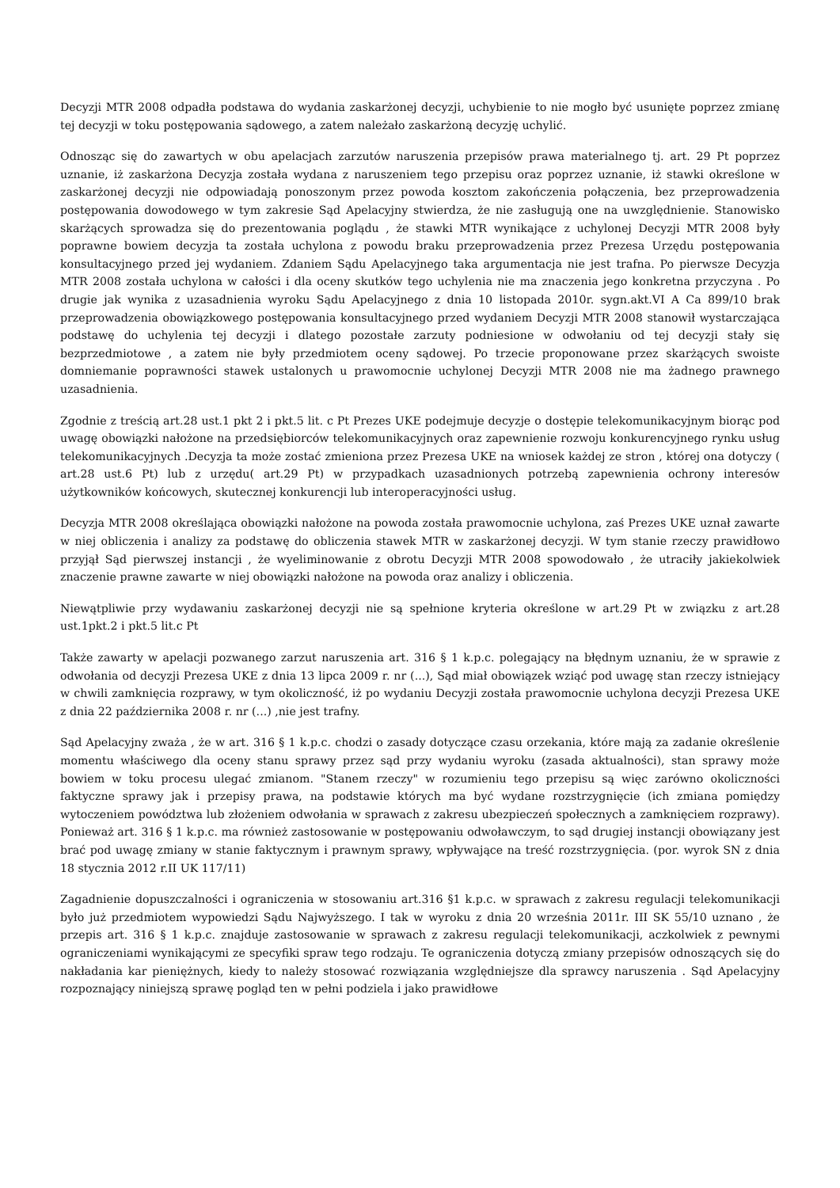Decyzji MTR 2008 odpadła podstawa do wydania zaskarżonej decyzji, uchybienie to nie mogło być usunięte poprzez zmianę tej decyzji w toku postępowania sądowego, a zatem należało zaskarżoną decyzję uchylić.
Odnosząc się do zawartych w obu apelacjach zarzutów naruszenia przepisów prawa materialnego tj. art. 29 Pt poprzez uznanie, iż zaskarżona Decyzja została wydana z naruszeniem tego przepisu oraz poprzez uznanie, iż stawki określone w zaskarżonej decyzji nie odpowiadają ponoszonym przez powoda kosztom zakończenia połączenia, bez przeprowadzenia postępowania dowodowego w tym zakresie Sąd Apelacyjny stwierdza, że nie zasługują one na uwzględnienie. Stanowisko skarżących sprowadza się do prezentowania poglądu , że stawki MTR wynikające z uchylonej Decyzji MTR 2008 były poprawne bowiem decyzja ta została uchylona z powodu braku przeprowadzenia przez Prezesa Urzędu postępowania konsultacyjnego przed jej wydaniem. Zdaniem Sądu Apelacyjnego taka argumentacja nie jest trafna. Po pierwsze Decyzja MTR 2008 została uchylona w całości i dla oceny skutków tego uchylenia nie ma znaczenia jego konkretna przyczyna . Po drugie jak wynika z uzasadnienia wyroku Sądu Apelacyjnego z dnia 10 listopada 2010r. sygn.akt.VI A Ca 899/10 brak przeprowadzenia obowiązkowego postępowania konsultacyjnego przed wydaniem Decyzji MTR 2008 stanowił wystarczająca podstawę do uchylenia tej decyzji i dlatego pozostałe zarzuty podniesione w odwołaniu od tej decyzji stały się bezprzedmiotowe , a zatem nie były przedmiotem oceny sądowej. Po trzecie proponowane przez skarżących swoiste domniemanie poprawności stawek ustalonych u prawomocnie uchylonej Decyzji MTR 2008 nie ma żadnego prawnego uzasadnienia.
Zgodnie z treścią art.28 ust.1 pkt 2 i pkt.5 lit. c Pt Prezes UKE podejmuje decyzje o dostępie telekomunikacyjnym biorąc pod uwagę obowiązki nałożone na przedsiębiorców telekomunikacyjnych oraz zapewnienie rozwoju konkurencyjnego rynku usług telekomunikacyjnych .Decyzja ta może zostać zmieniona przez Prezesa UKE na wniosek każdej ze stron , której ona dotyczy ( art.28 ust.6 Pt) lub z urzędu( art.29 Pt) w przypadkach uzasadnionych potrzebą zapewnienia ochrony interesów użytkowników końcowych, skutecznej konkurencji lub interoperacyjności usług.
Decyzja MTR 2008 określająca obowiązki nałożone na powoda została prawomocnie uchylona, zaś Prezes UKE uznał zawarte w niej obliczenia i analizy za podstawę do obliczenia stawek MTR w zaskarżonej decyzji. W tym stanie rzeczy prawidłowo przyjął Sąd pierwszej instancji , że wyeliminowanie z obrotu Decyzji MTR 2008 spowodowało , że utraciły jakiekolwiek znaczenie prawne zawarte w niej obowiązki nałożone na powoda oraz analizy i obliczenia.
Niewątpliwie przy wydawaniu zaskarżonej decyzji nie są spełnione kryteria określone w art.29 Pt w związku z art.28 ust.1pkt.2 i pkt.5 lit.c Pt
Także zawarty w apelacji pozwanego zarzut naruszenia art. 316 § 1 k.p.c. polegający na błędnym uznaniu, że w sprawie z odwołania od decyzji Prezesa UKE z dnia 13 lipca 2009 r. nr (...), Sąd miał obowiązek wziąć pod uwagę stan rzeczy istniejący w chwili zamknięcia rozprawy, w tym okoliczność, iż po wydaniu Decyzji została prawomocnie uchylona decyzji Prezesa UKE z dnia 22 października 2008 r. nr (...) ,nie jest trafny.
Sąd Apelacyjny zważa , że w art. 316 § 1 k.p.c. chodzi o zasady dotyczące czasu orzekania, które mają za zadanie określenie momentu właściwego dla oceny stanu sprawy przez sąd przy wydaniu wyroku (zasada aktualności), stan sprawy może bowiem w toku procesu ulegać zmianom. "Stanem rzeczy" w rozumieniu tego przepisu są więc zarówno okoliczności faktyczne sprawy jak i przepisy prawa, na podstawie których ma być wydane rozstrzygnięcie (ich zmiana pomiędzy wytoczeniem powództwa lub złożeniem odwołania w sprawach z zakresu ubezpieczeń społecznych a zamknięciem rozprawy). Ponieważ art. 316 § 1 k.p.c. ma również zastosowanie w postępowaniu odwoławczym, to sąd drugiej instancji obowiązany jest brać pod uwagę zmiany w stanie faktycznym i prawnym sprawy, wpływające na treść rozstrzygnięcia. (por. wyrok SN z dnia 18 stycznia 2012 r.II UK 117/11)
Zagadnienie dopuszczalności i ograniczenia w stosowaniu art.316 §1 k.p.c. w sprawach z zakresu regulacji telekomunikacji było już przedmiotem wypowiedzi Sądu Najwyższego. I tak w wyroku z dnia 20 września 2011r. III SK 55/10 uznano , że przepis art. 316 § 1 k.p.c. znajduje zastosowanie w sprawach z zakresu regulacji telekomunikacji, aczkolwiek z pewnymi ograniczeniami wynikającymi ze specyfiki spraw tego rodzaju. Te ograniczenia dotyczą zmiany przepisów odnoszących się do nakładania kar pieniężnych, kiedy to należy stosować rozwiązania względniejsze dla sprawcy naruszenia . Sąd Apelacyjny rozpoznający niniejszą sprawę pogląd ten w pełni podziela i jako prawidłowe